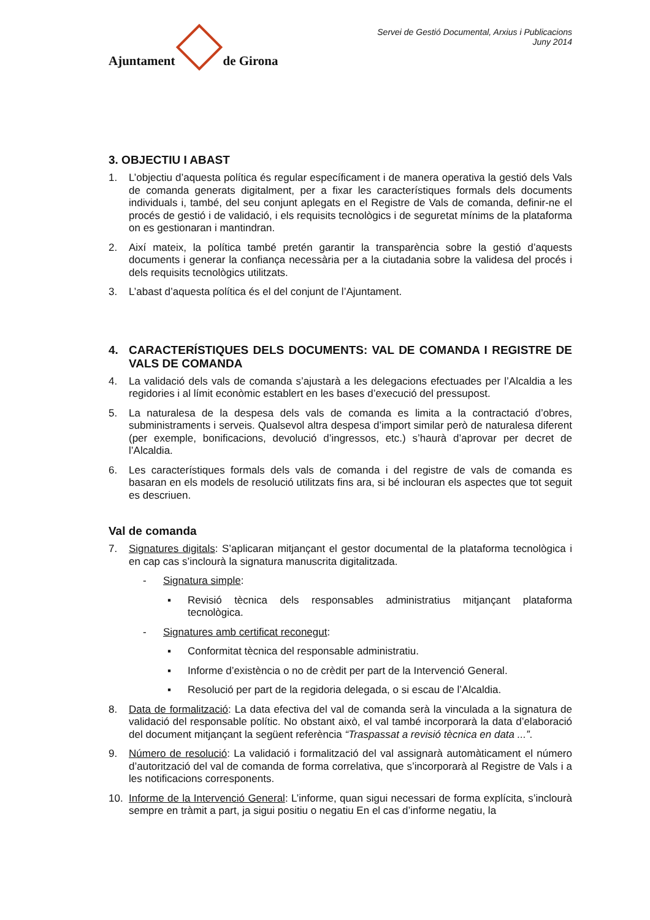Ajuntament
de Girona
Servei de Gestió Documental, Arxius i Publicacions
Juny 2014
3. OBJECTIU I ABAST
1. L’objectiu d’aquesta política és regular específicament i de manera operativa la gestió dels Vals de comanda generats digitalment, per a fixar les característiques formals dels documents individuals i, també, del seu conjunt aplegats en el Registre de Vals de comanda, definir-ne el procés de gestió i de validació, i els requisits tecnològics i de seguretat mínims de la plataforma on es gestionaran i mantindran.
2. Així mateix, la política també pretén garantir la transparència sobre la gestió d’aquests documents i generar la confiança necessària per a la ciutadania sobre la validesa del procés i dels requisits tecnològics utilitzats.
3. L’abast d’aquesta política és el del conjunt de l’Ajuntament.
4. CARACTERÍSTIQUES DELS DOCUMENTS: VAL DE COMANDA I REGISTRE DE VALS DE COMANDA
4. La validació dels vals de comanda s’ajustarà a les delegacions efectuades per l’Alcaldia a les regidories i al límit econòmic establert en les bases d’execució del pressupost.
5. La naturalesa de la despesa dels vals de comanda es limita a la contractació d’obres, subministraments i serveis. Qualsevol altra despesa d’import similar però de naturalesa diferent (per exemple, bonificacions, devolució d’ingressos, etc.) s’haurà d’aprovar per decret de l’Alcaldia.
6. Les característiques formals dels vals de comanda i del registre de vals de comanda es basaran en els models de resolució utilitzats fins ara, si bé inclouran els aspectes que tot seguit es descriuen.
Val de comanda
7. Signatures digitals: S’aplicaran mitjançant el gestor documental de la plataforma tecnològica i en cap cas s’inclourà la signatura manuscrita digitalitzada.
- Signatura simple:
▪ Revisió tècnica dels responsables administratius mitjançant plataforma tecnològica.
- Signatures amb certificat reconegut:
▪ Conformitat tècnica del responsable administratiu.
▪ Informe d’existència o no de crèdit per part de la Intervenció General.
▪ Resolució per part de la regidoria delegada, o si escau de l’Alcaldia.
8. Data de formalització: La data efectiva del val de comanda serà la vinculada a la signatura de validació del responsable polític. No obstant això, el val també incorporarà la data d’elaboració del document mitjançant la següent referència “Traspassat a revisió tècnica en data ...”.
9. Número de resolució: La validació i formalització del val assignarà automàticament el número d’autorització del val de comanda de forma correlativa, que s’incorporarà al Registre de Vals i a les notificacions corresponents.
10. Informe de la Intervenció General: L’informe, quan sigui necessari de forma explícita, s’inclourà sempre en tràmit a part, ja sigui positiu o negatiu En el cas d’informe negatiu, la